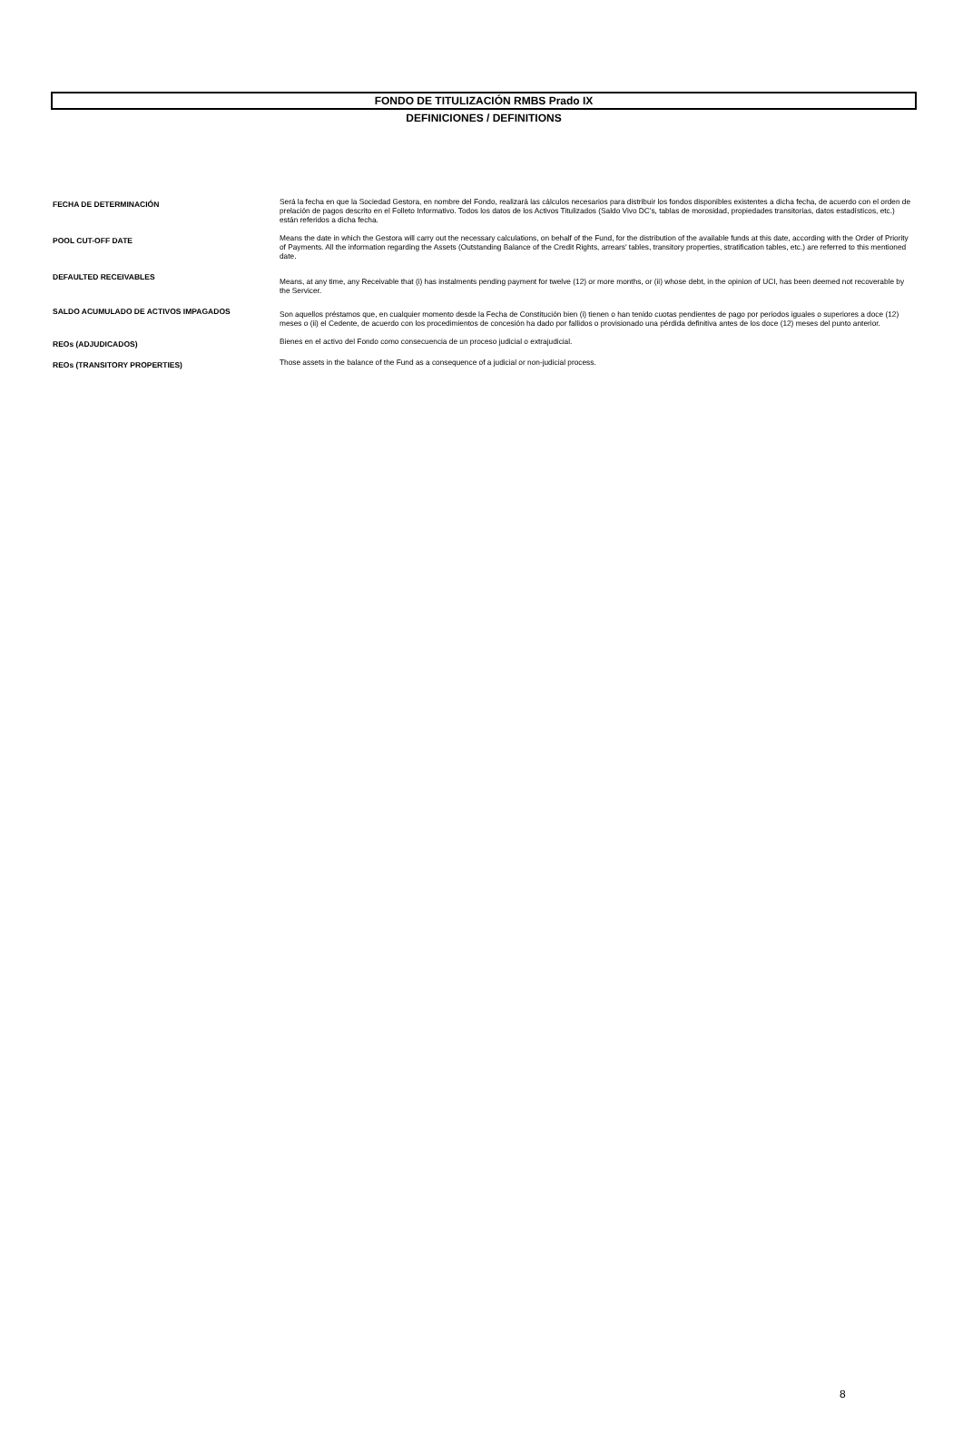FONDO DE TITULIZACIÓN RMBS Prado IX
DEFINICIONES / DEFINITIONS
| FECHA DE DETERMINACIÓN | Será la fecha en que la Sociedad Gestora, en nombre del Fondo, realizará las cálculos necesarios para distribuir los fondos disponibles existentes a dicha fecha, de acuerdo con el orden de prelación de pagos descrito en el Folleto Informativo. Todos los datos de los Activos Titulizados (Saldo Vivo DC's, tablas de morosidad, propiedades transitorias, datos estadísticos, etc.) están referidos a dicha fecha. |
| POOL CUT-OFF DATE | Means the date in which the Gestora will carry out the necessary calculations, on behalf of the Fund, for the distribution of the available funds at this date, according with the Order of Priority of Payments. All the information regarding the Assets (Outstanding Balance of the Credit Rights, arrears' tables, transitory properties, stratification tables, etc.) are referred to this mentioned date. |
| DEFAULTED RECEIVABLES | Means, at any time, any Receivable that (i) has instalments pending payment for twelve (12) or more months, or (ii) whose debt, in the opinion of UCI, has been deemed not recoverable by the Servicer. |
| SALDO ACUMULADO DE ACTIVOS IMPAGADOS | Son aquellos préstamos que, en cualquier momento desde la Fecha de Constitución bien (i) tienen o han tenido cuotas pendientes de pago por periodos iguales o superiores a doce (12) meses o (ii) el Cedente, de acuerdo con los procedimientos de concesión ha dado por fallidos o provisionado una pérdida definitiva antes de los doce (12) meses del punto anterior. |
| REOs (ADJUDICADOS) | Bienes en el activo del Fondo como consecuencia de un proceso judicial o extrajudicial. |
| REOs (TRANSITORY PROPERTIES) | Those assets in the balance of the Fund as a consequence of a judicial or non-judicial process. |
8